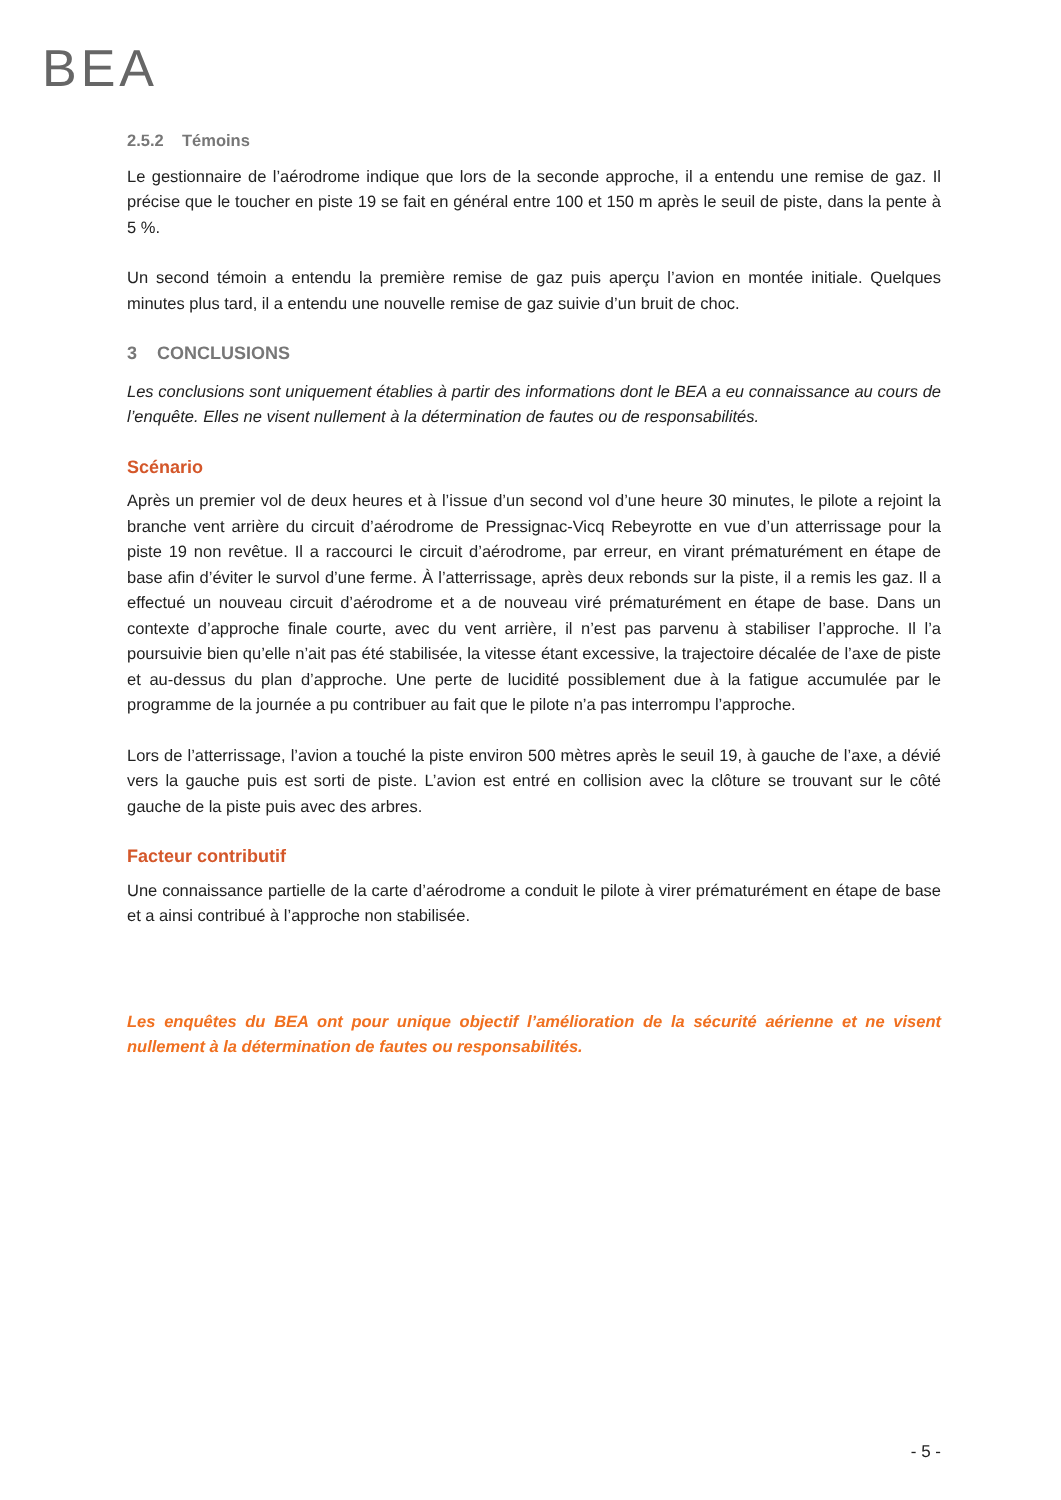BEA
2.5.2 Témoins
Le gestionnaire de l’aérodrome indique que lors de la seconde approche, il a entendu une remise de gaz. Il précise que le toucher en piste 19 se fait en général entre 100 et 150 m après le seuil de piste, dans la pente à 5 %.
Un second témoin a entendu la première remise de gaz puis aperçu l’avion en montée initiale. Quelques minutes plus tard, il a entendu une nouvelle remise de gaz suivie d’un bruit de choc.
3 CONCLUSIONS
Les conclusions sont uniquement établies à partir des informations dont le BEA a eu connaissance au cours de l’enquête. Elles ne visent nullement à la détermination de fautes ou de responsabilités.
Scénario
Après un premier vol de deux heures et à l’issue d’un second vol d’une heure 30 minutes, le pilote a rejoint la branche vent arrière du circuit d’aérodrome de Pressignac-Vicq Rebeyrotte en vue d’un atterrissage pour la piste 19 non revêtue. Il a raccourci le circuit d’aérodrome, par erreur, en virant prématurément en étape de base afin d’éviter le survol d’une ferme. À l’atterrissage, après deux rebonds sur la piste, il a remis les gaz. Il a effectué un nouveau circuit d’aérodrome et a de nouveau viré prématurément en étape de base. Dans un contexte d’approche finale courte, avec du vent arrière, il n’est pas parvenu à stabiliser l’approche. Il l’a poursuivie bien qu’elle n’ait pas été stabilisée, la vitesse étant excessive, la trajectoire décalée de l’axe de piste et au-dessus du plan d’approche. Une perte de lucidité possiblement due à la fatigue accumulée par le programme de la journée a pu contribuer au fait que le pilote n’a pas interrompu l’approche.
Lors de l’atterrissage, l’avion a touché la piste environ 500 mètres après le seuil 19, à gauche de l’axe, a dévié vers la gauche puis est sorti de piste. L’avion est entré en collision avec la clôture se trouvant sur le côté gauche de la piste puis avec des arbres.
Facteur contributif
Une connaissance partielle de la carte d’aérodrome a conduit le pilote à virer prématurément en étape de base et a ainsi contribué à l’approche non stabilisée.
Les enquêtes du BEA ont pour unique objectif l’amélioration de la sécurité aérienne et ne visent nullement à la détermination de fautes ou responsabilités.
- 5 -